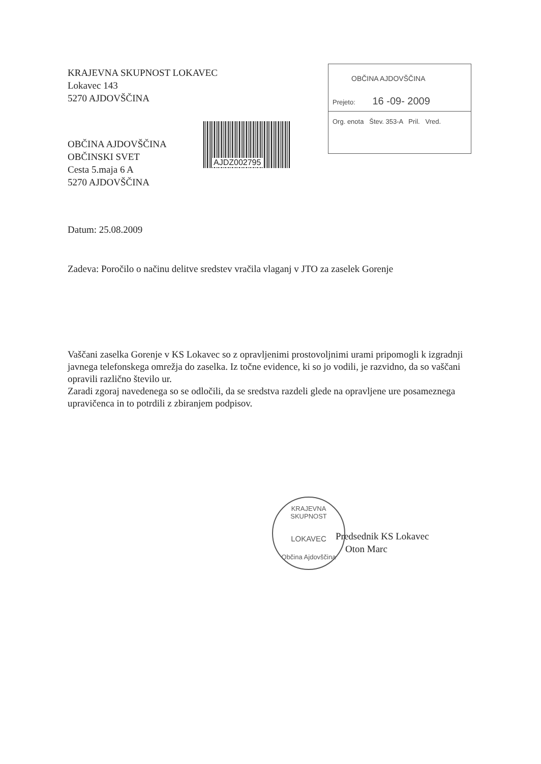OBČINA AJDOVŠČINA
Prejeto: 16 -09- 2009
Org. enota Štev. 353-A Pril. Vred.
AJDZ002795
KRAJEVNA SKUPNOST LOKAVEC
Lokavec 143
5270 AJDOVŠČINA
OBČINA AJDOVŠČINA
OBČINSKI SVET
Cesta 5.maja 6 A
5270 AJDOVŠČINA
Datum: 25.08.2009
Zadeva: Poročilo o načinu delitve sredstev vračila vlaganj v JTO za zaselek Gorenje
Vaščani zaselka Gorenje v KS Lokavec so z opravljenimi prostovoljnimi urami pripomogli k izgradnji javnega telefonskega omrežja do zaselka. Iz točne evidence, ki so jo vodili, je razvidno, da so vaščani opravili različno število ur.
Zaradi zgoraj navedenega so se odločili, da se sredstva razdeli glede na opravljene ure posameznega upravičenca in to potrdili z zbiranjem podpisov.
KRAJEVNA SKUPNOST
LOKAVEC
Občina Ajdovščina
Predsednik KS Lokavec
Oton Marc